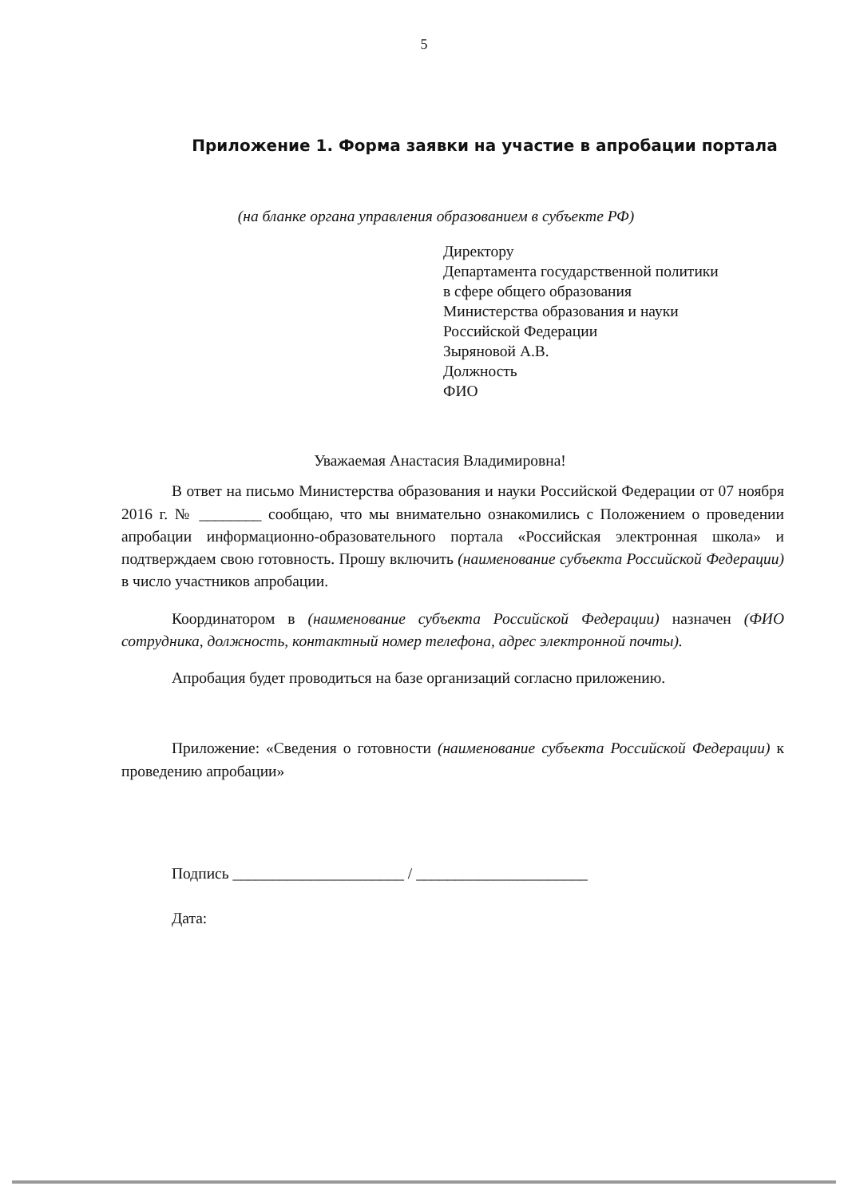5
Приложение 1. Форма заявки на участие в апробации портала
(на бланке органа управления образованием в субъекте РФ)
Директору
Департамента государственной политики
в сфере общего образования
Министерства образования и науки
Российской Федерации
Зыряновой А.В.
Должность
ФИО
Уважаемая Анастасия Владимировна!
В ответ на письмо Министерства образования и науки Российской Федерации от 07 ноября 2016 г. № ________ сообщаю, что мы внимательно ознакомились с Положением о проведении апробации информационно-образовательного портала «Российская электронная школа» и подтверждаем свою готовность. Прошу включить (наименование субъекта Российской Федерации) в число участников апробации.
Координатором в (наименование субъекта Российской Федерации) назначен (ФИО сотрудника, должность, контактный номер телефона, адрес электронной почты).
Апробация будет проводиться на базе организаций согласно приложению.
Приложение: «Сведения о готовности (наименование субъекта Российской Федерации) к проведению апробации»
Подпись ______________________ / ______________________
Дата: